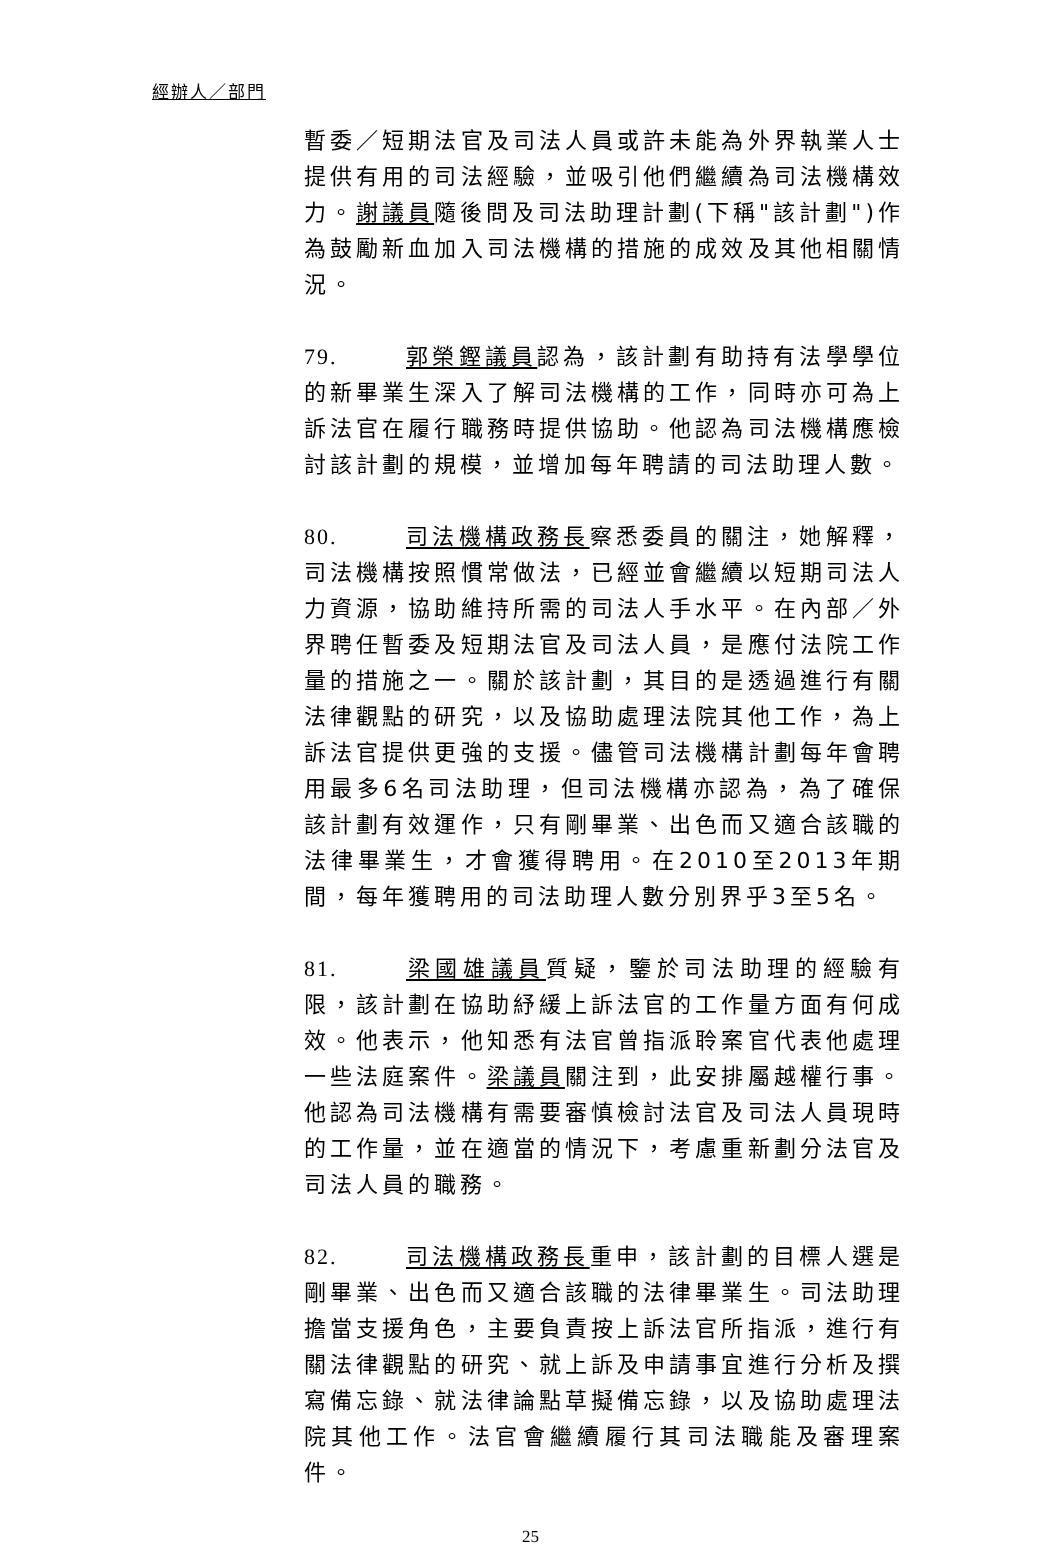經辦人／部門
暫委／短期法官及司法人員或許未能為外界執業人士提供有用的司法經驗，並吸引他們繼續為司法機構效力。謝議員隨後問及司法助理計劃(下稱"該計劃")作為鼓勵新血加入司法機構的措施的成效及其他相關情況。
79. 郭榮鏗議員認為，該計劃有助持有法學學位的新畢業生深入了解司法機構的工作，同時亦可為上訴法官在履行職務時提供協助。他認為司法機構應檢討該計劃的規模，並增加每年聘請的司法助理人數。
80. 司法機構政務長察悉委員的關注，她解釋，司法機構按照慣常做法，已經並會繼續以短期司法人力資源，協助維持所需的司法人手水平。在內部／外界聘任暫委及短期法官及司法人員，是應付法院工作量的措施之一。關於該計劃，其目的是透過進行有關法律觀點的研究，以及協助處理法院其他工作，為上訴法官提供更強的支援。儘管司法機構計劃每年會聘用最多6名司法助理，但司法機構亦認為，為了確保該計劃有效運作，只有剛畢業、出色而又適合該職的法律畢業生，才會獲得聘用。在2010至2013年期間，每年獲聘用的司法助理人數分別界乎3至5名。
81. 梁國雄議員質疑，鑒於司法助理的經驗有限，該計劃在協助紓緩上訴法官的工作量方面有何成效。他表示，他知悉有法官曾指派聆案官代表他處理一些法庭案件。梁議員關注到，此安排屬越權行事。他認為司法機構有需要審慎檢討法官及司法人員現時的工作量，並在適當的情況下，考慮重新劃分法官及司法人員的職務。
82. 司法機構政務長重申，該計劃的目標人選是剛畢業、出色而又適合該職的法律畢業生。司法助理擔當支援角色，主要負責按上訴法官所指派，進行有關法律觀點的研究、就上訴及申請事宜進行分析及撰寫備忘錄、就法律論點草擬備忘錄，以及協助處理法院其他工作。法官會繼續履行其司法職能及審理案件。
25